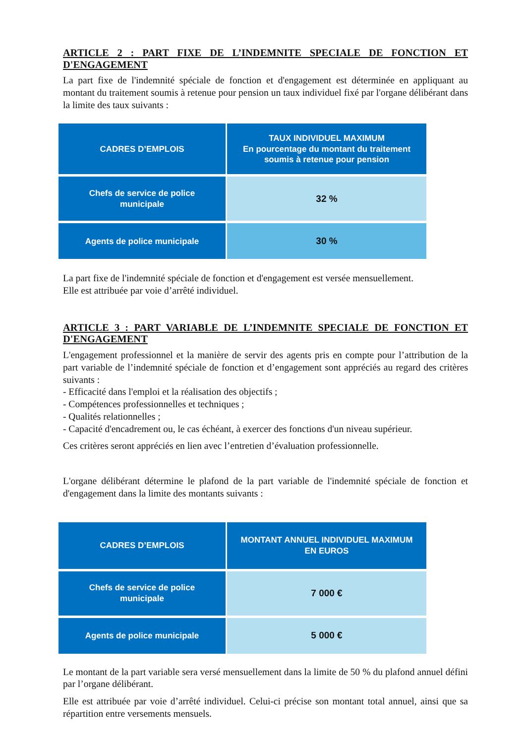ARTICLE 2 : PART FIXE DE L’INDEMNITE SPECIALE DE FONCTION ET D'ENGAGEMENT
La part fixe de l'indemnité spéciale de fonction et d'engagement est déterminée en appliquant au montant du traitement soumis à retenue pour pension un taux individuel fixé par l'organe délibérant dans la limite des taux suivants :
| CADRES D’EMPLOIS | TAUX INDIVIDUEL MAXIMUM En pourcentage du montant du traitement soumis à retenue pour pension |
| --- | --- |
| Chefs de service de police municipale | 32 % |
| Agents de police municipale | 30 % |
La part fixe de l'indemnité spéciale de fonction et d'engagement est versée mensuellement.
Elle est attribuée par voie d’arrêté individuel.
ARTICLE 3 : PART VARIABLE DE L’INDEMNITE SPECIALE DE FONCTION ET D'ENGAGEMENT
L'engagement professionnel et la manière de servir des agents pris en compte pour l’attribution de la part variable de l’indemnité spéciale de fonction et d’engagement sont appréciés au regard des critères suivants :
- Efficacité dans l'emploi et la réalisation des objectifs ;
- Compétences professionnelles et techniques ;
- Qualités relationnelles ;
- Capacité d'encadrement ou, le cas échéant, à exercer des fonctions d'un niveau supérieur.
Ces critères seront appréciés en lien avec l’entretien d’évaluation professionnelle.
L'organe délibérant détermine le plafond de la part variable de l'indemnité spéciale de fonction et d'engagement dans la limite des montants suivants :
| CADRES D’EMPLOIS | MONTANT ANNUEL INDIVIDUEL MAXIMUM EN EUROS |
| --- | --- |
| Chefs de service de police municipale | 7 000 € |
| Agents de police municipale | 5 000 € |
Le montant de la part variable sera versé mensuellement dans la limite de 50 % du plafond annuel défini par l’organe délibérant.
Elle est attribuée par voie d’arrêté individuel. Celui-ci précise son montant total annuel, ainsi que sa répartition entre versements mensuels.